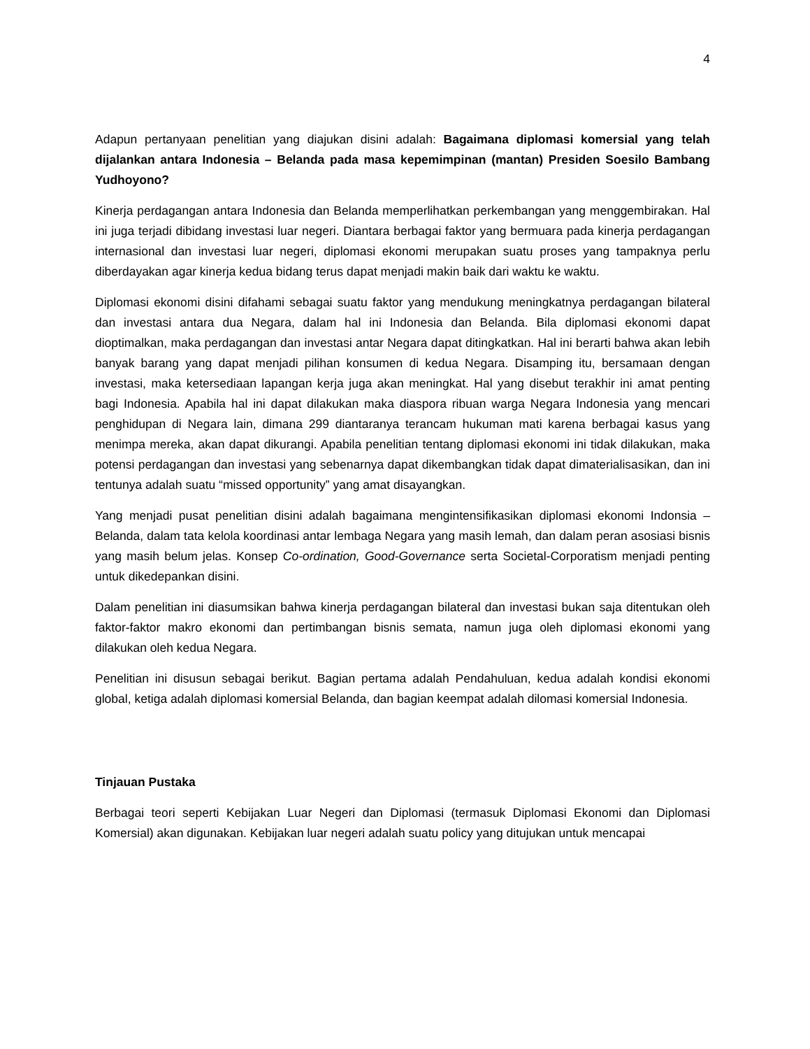4
Adapun pertanyaan penelitian yang diajukan disini adalah: Bagaimana diplomasi komersial yang telah dijalankan antara Indonesia – Belanda pada masa kepemimpinan (mantan) Presiden Soesilo Bambang Yudhoyono?
Kinerja perdagangan antara Indonesia dan Belanda memperlihatkan perkembangan yang menggembirakan. Hal ini juga terjadi dibidang investasi luar negeri. Diantara berbagai faktor yang bermuara pada kinerja perdagangan internasional dan investasi luar negeri, diplomasi ekonomi merupakan suatu proses yang tampaknya perlu diberdayakan agar kinerja kedua bidang terus dapat menjadi makin baik dari waktu ke waktu.
Diplomasi ekonomi disini difahami sebagai suatu faktor yang mendukung meningkatnya perdagangan bilateral dan investasi antara dua Negara, dalam hal ini Indonesia dan Belanda. Bila diplomasi ekonomi dapat dioptimalkan, maka perdagangan dan investasi antar Negara dapat ditingkatkan. Hal ini berarti bahwa akan lebih banyak barang yang dapat menjadi pilihan konsumen di kedua Negara. Disamping itu, bersamaan dengan investasi, maka ketersediaan lapangan kerja juga akan meningkat. Hal yang disebut terakhir ini amat penting bagi Indonesia. Apabila hal ini dapat dilakukan maka diaspora ribuan warga Negara Indonesia yang mencari penghidupan di Negara lain, dimana 299 diantaranya terancam hukuman mati karena berbagai kasus yang menimpa mereka, akan dapat dikurangi. Apabila penelitian tentang diplomasi ekonomi ini tidak dilakukan, maka potensi perdagangan dan investasi yang sebenarnya dapat dikembangkan tidak dapat dimaterialisasikan, dan ini tentunya adalah suatu “missed opportunity” yang amat disayangkan.
Yang menjadi pusat penelitian disini adalah bagaimana mengintensifikasikan diplomasi ekonomi Indonsia – Belanda, dalam tata kelola koordinasi antar lembaga Negara yang masih lemah, dan dalam peran asosiasi bisnis yang masih belum jelas. Konsep Co-ordination, Good-Governance serta Societal-Corporatism menjadi penting untuk dikedepankan disini.
Dalam penelitian ini diasumsikan bahwa kinerja perdagangan bilateral dan investasi bukan saja ditentukan oleh faktor-faktor makro ekonomi dan pertimbangan bisnis semata, namun juga oleh diplomasi ekonomi yang dilakukan oleh kedua Negara.
Penelitian ini disusun sebagai berikut. Bagian pertama adalah Pendahuluan, kedua adalah kondisi ekonomi global, ketiga adalah diplomasi komersial Belanda, dan bagian keempat adalah dilomasi komersial Indonesia.
Tinjauan Pustaka
Berbagai teori seperti Kebijakan Luar Negeri dan Diplomasi (termasuk Diplomasi Ekonomi dan Diplomasi Komersial) akan digunakan. Kebijakan luar negeri adalah suatu policy yang ditujukan untuk mencapai